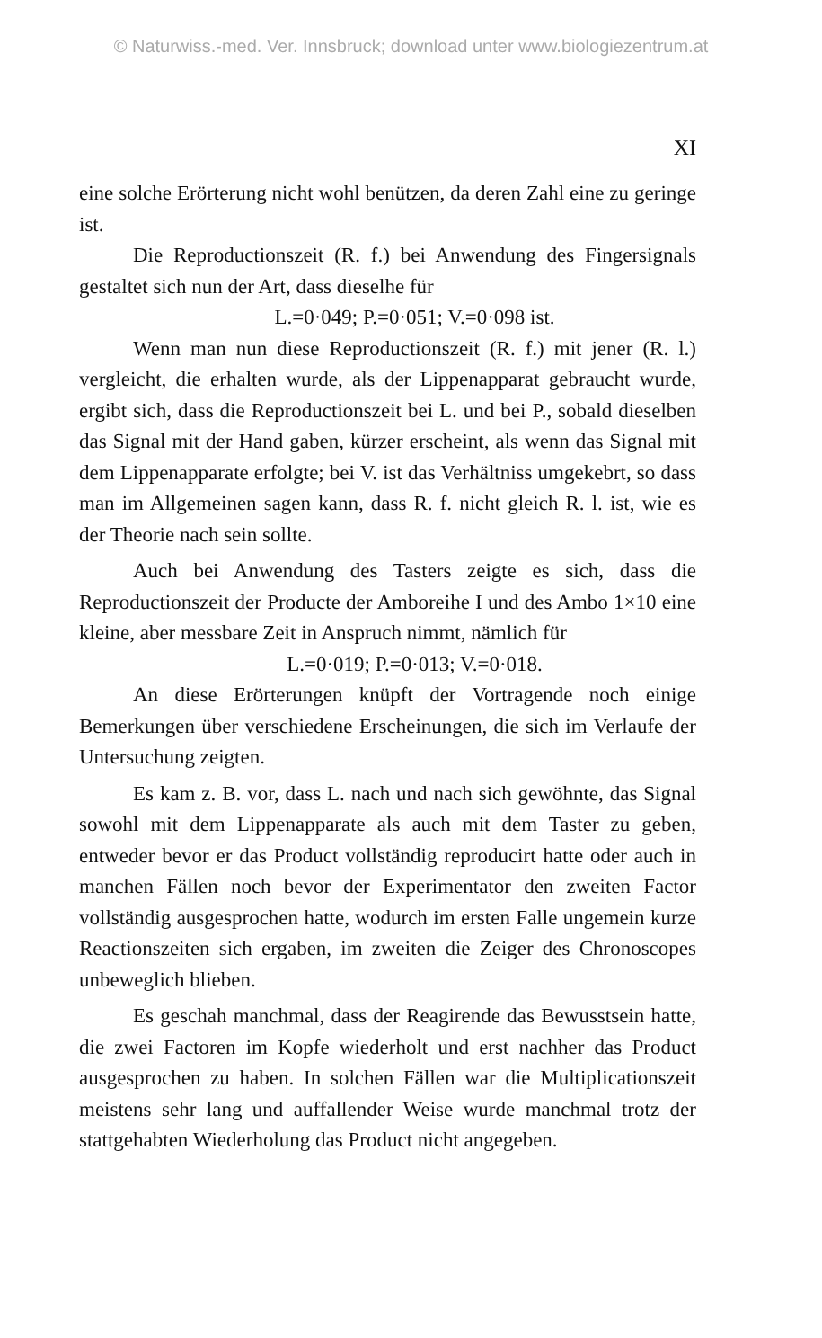© Naturwiss.-med. Ver. Innsbruck; download unter www.biologiezentrum.at
XI
eine solche Erörterung nicht wohl benützen, da deren Zahl eine zu geringe ist.
Die Reproductionszeit (R. f.) bei Anwendung des Fingersignals gestaltet sich nun der Art, dass dieselhe für
L.=0·049; P.=0·051; V.=0·098 ist.
Wenn man nun diese Reproductionszeit (R. f.) mit jener (R. l.) vergleicht, die erhalten wurde, als der Lippenapparat gebraucht wurde, ergibt sich, dass die Reproductionszeit bei L. und bei P., sobald dieselben das Signal mit der Hand gaben, kürzer erscheint, als wenn das Signal mit dem Lippenapparate erfolgte; bei V. ist das Verhältniss umgekebrt, so dass man im Allgemeinen sagen kann, dass R. f. nicht gleich R. l. ist, wie es der Theorie nach sein sollte.
Auch bei Anwendung des Tasters zeigte es sich, dass die Reproductionszeit der Producte der Amboreihe I und des Ambo 1×10 eine kleine, aber messbare Zeit in Anspruch nimmt, nämlich für
L.=0·019; P.=0·013; V.=0·018.
An diese Erörterungen knüpft der Vortragende noch einige Bemerkungen über verschiedene Erscheinungen, die sich im Verlaufe der Untersuchung zeigten.
Es kam z. B. vor, dass L. nach und nach sich gewöhnte, das Signal sowohl mit dem Lippenapparate als auch mit dem Taster zu geben, entweder bevor er das Product vollständig reproducirt hatte oder auch in manchen Fällen noch bevor der Experimentator den zweiten Factor vollständig ausgesprochen hatte, wodurch im ersten Falle ungemein kurze Reactionszeiten sich ergaben, im zweiten die Zeiger des Chronoscopes unbeweglich blieben.
Es geschah manchmal, dass der Reagirende das Bewusstsein hatte, die zwei Factoren im Kopfe wiederholt und erst nachher das Product ausgesprochen zu haben. In solchen Fällen war die Multiplicationszeit meistens sehr lang und auffallender Weise wurde manchmal trotz der stattgehabten Wiederholung das Product nicht angegeben.